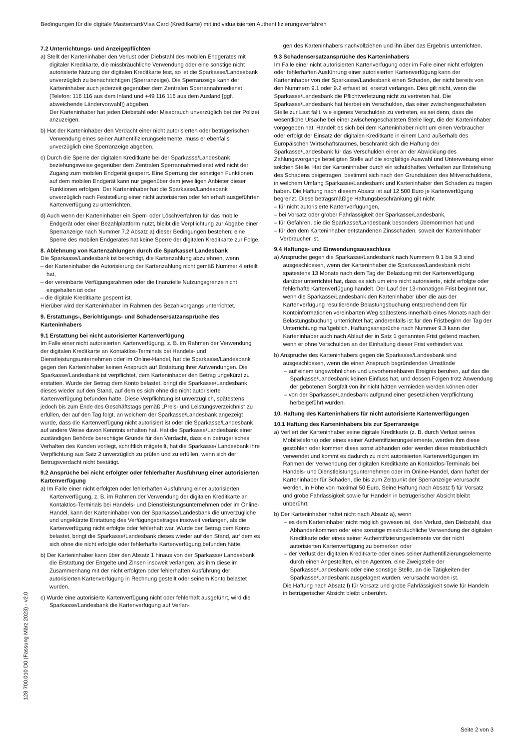Bedingungen für die digitale Mastercard/Visa Card (Kreditkarte) mit individualisierten Authentifizierungsverfahren
7.2 Unterrichtungs- und Anzeigepflichten
a) Stellt der Karteninhaber den Verlust oder Diebstahl des mobilen Endgerätes mit digitaler Kreditkarte, die missbräuchliche Verwendung oder eine sonstige nicht autorisierte Nutzung der digitalen Kreditkarte fest, so ist die Sparkasse/Landesbank unverzüglich zu benachrichtigen (Sperranzeige). Die Sperranzeige kann der Karteninhaber auch jederzeit gegenüber dem Zentralen Sperrannahmedienst (Telefon: 116 116 aus dem Inland und +49 116 116 aus dem Ausland [ggf. abweichende Ländervorwahl]) abgeben.
Der Karteninhaber hat jeden Diebstahl oder Missbrauch unverzüglich bei der Polizei anzuzeigen.
b) Hat der Karteninhaber den Verdacht einer nicht autorisierten oder betrügerischen Verwendung eines seiner Authentifizierungselemente, muss er ebenfalls unverzüglich eine Sperranzeige abgeben.
c) Durch die Sperre der digitalen Kreditkarte bei der Sparkasse/Landesbank beziehungsweise gegenüber dem Zentralen Sperrannahmedienst wird nicht der Zugang zum mobilen Endgerät gesperrt. Eine Sperrung der sonstigen Funktionen auf dem mobilen Endgerät kann nur gegenüber dem jeweiligen Anbieter dieser Funktionen erfolgen. Der Karteninhaber hat die Sparkasse/Landesbank unverzüglich nach Feststellung einer nicht autorisierten oder fehlerhaft ausgeführten Kartenverfügung zu unterrichten.
d) Auch wenn der Karteninhaber ein Sperr- oder Löschverfahren für das mobile Endgerät oder einer Bezahlplattform nutzt, bleibt die Verpflichtung zur Abgabe einer Sperranzeige nach Nummer 7.2 Absatz a) dieser Bedingungen bestehen; eine Sperre des mobilen Endgerätes hat keine Sperre der digitalen Kreditkarte zur Folge.
8. Ablehnung von Kartenzahlungen durch die Sparkasse/ Landesbank
Die Sparkasse/Landesbank ist berechtigt, die Kartenzahlung abzulehnen, wenn
– der Karteninhaber die Autorisierung der Kartenzahlung nicht gemäß Nummer 4 erteilt hat,
– der vereinbarte Verfügungsrahmen oder die finanzielle Nutzungsgrenze nicht eingehalten ist oder
– die digitale Kreditkarte gesperrt ist.
Hierüber wird der Karteninhaber im Rahmen des Bezahlvorgangs unterrichtet.
9. Erstattungs-, Berichtigungs- und Schadensersatzansprüche des Karteninhabers
9.1 Erstattung bei nicht autorisierter Kartenverfügung
Im Falle einer nicht autorisierten Kartenverfügung, z. B. im Rahmen der Verwendung der digitalen Kreditkarte an Kontaktlos-Terminals bei Handels- und Dienstleistungsunternehmen oder im Online-Handel, hat die Sparkasse/Landesbank gegen den Karteninhaber keinen Anspruch auf Erstattung ihrer Aufwendungen. Die Sparkasse/Landesbank ist verpflichtet, dem Karteninhaber den Betrag ungekürzt zu erstatten. Wurde der Betrag dem Konto belastet, bringt die Sparkasse/Landesbank dieses wieder auf den Stand, auf dem es sich ohne die nicht autorisierte Kartenverfügung befunden hätte. Diese Verpflichtung ist unverzüglich, spätestens jedoch bis zum Ende des Geschäftstags gemäß „Preis- und Leistungsverzeichnis“ zu erfüllen, der auf den Tag folgt, an welchem der Sparkasse/Landesbank angezeigt wurde, dass die Kartenverfügung nicht autorisiert ist oder die Sparkasse/Landesbank auf andere Weise davon Kenntnis erhalten hat. Hat die Sparkasse/Landesbank einer zuständigen Behörde berechtigte Gründe für den Verdacht, dass ein betrügerisches Verhalten des Kunden vorliegt, schriftlich mitgeteilt, hat die Sparkasse/ Landesbank ihre Verpflichtung aus Satz 2 unverzüglich zu prüfen und zu erfüllen, wenn sich der Betrugsverdacht nicht bestätigt.
9.2 Ansprüche bei nicht erfolgter oder fehlerhafter Ausführung einer autorisierten Kartenverfügung
a) Im Falle einer nicht erfolgten oder fehlerhaften Ausführung einer autorisierten Kartenverfügung, z. B. im Rahmen der Verwendung der digitalen Kreditkarte an Kontaktlos-Terminals bei Handels- und Dienstleistungsunternehmen oder im Online-Handel, kann der Karteninhaber von der Sparkasse/Landesbank die unverzügliche und ungekürzte Erstattung des Verfügungsbetrages insoweit verlangen, als die Kartenverfügung nicht erfolgte oder fehlerhaft war. Wurde der Betrag dem Konto belastet, bringt die Sparkasse/Landesbank dieses wieder auf den Stand, auf dem es sich ohne die nicht erfolgte oder fehlerhafte Kartenverfügung befunden hätte.
b) Der Karteninhaber kann über den Absatz 1 hinaus von der Sparkasse/ Landesbank die Erstattung der Entgelte und Zinsen insoweit verlangen, als ihm diese im Zusammenhang mit der nicht erfolgten oder fehlerhaften Ausführung der autorisierten Kartenverfügung in Rechnung gestellt oder seinem Konto belastet wurden.
c) Wurde eine autorisierte Kartenverfügung nicht oder fehlerhaft ausgeführt, wird die Sparkasse/Landesbank die Kartenverfügung auf Verlan-
gen des Karteninhabers nachvollziehen und ihn über das Ergebnis unterrichten.
9.3 Schadensersatzansprüche des Karteninhabers
Im Falle einer nicht autorisierten Kartenverfügung oder im Falle einer nicht erfolgten oder fehlerhaften Ausführung einer autorisierten Kartenverfügung kann der Karteninhaber von der Sparkasse/Landesbank einen Schaden, der nicht bereits von den Nummern 9.1 oder 9.2 erfasst ist, ersetzt verlangen. Dies gilt nicht, wenn die Sparkasse/Landesbank die Pflichtverletzung nicht zu vertreten hat. Die Sparkasse/Landesbank hat hierbei ein Verschulden, das einer zwischengeschalteten Stelle zur Last fällt, wie eigenes Verschulden zu vertreten, es sei denn, dass die wesentliche Ursache bei einer zwischengeschalteten Stelle liegt, die der Karteninhaber vorgegeben hat. Handelt es sich bei dem Karteninhaber nicht um einen Verbraucher oder erfolgt der Einsatz der digitalen Kreditkarte in einem Land außerhalb des Europäischen Wirtschaftsraumes, beschränkt sich die Haftung der Sparkasse/Landesbank für das Verschulden einer an der Abwicklung des Zahlungsvorgangs beteiligten Stelle auf die sorgfältige Auswahl und Unterweisung einer solchen Stelle. Hat der Karteninhaber durch ein schuldhaftes Verhalten zur Entstehung des Schadens beigetragen, bestimmt sich nach den Grundsätzen des Mitverschuldens, in welchem Umfang Sparkasse/Landesbank und Karteninhaber den Schaden zu tragen haben. Die Haftung nach diesem Absatz ist auf 12.500 Euro je Kartenverfügung begrenzt. Diese betragsmäßige Haftungsbeschränkung gilt nicht
– für nicht autorisierte Kartenverfügungen,
– bei Vorsatz oder grober Fahrlässigkeit der Sparkasse/Landesbank,
– für Gefahren, die die Sparkasse/Landesbank besonders übernommen hat und
– für den dem Karteninhaber entstandenen Zinsschaden, soweit der Karteninhaber Verbraucher ist.
9.4 Haftungs- und Einwendungsausschluss
a) Ansprüche gegen die Sparkasse/Landesbank nach Nummern 9.1 bis 9.3 sind ausgeschlossen, wenn der Karteninhaber die Sparkasse/Landesbank nicht spätestens 13 Monate nach dem Tag der Belastung mit der Kartenverfügung darüber unterrichtet hat, dass es sich um eine nicht autorisierte, nicht erfolgte oder fehlerhafte Kartenverfügung handelt. Der Lauf der 13-monatigen Frist beginnt nur, wenn die Sparkasse/Landesbank den Karteninhaber über die aus der Kartenverfügung resultierende Belastungsbuchung entsprechend dem für Kontoinformationen vereinbarten Weg spätestens innerhalb eines Monats nach der Belastungsbuchung unterrichtet hat; anderenfalls ist für den Fristbeginn der Tag der Unterrichtung maßgeblich. Haftungsansprüche nach Nummer 9.3 kann der Karteninhaber auch nach Ablauf der in Satz 1 genannten Frist geltend machen, wenn er ohne Verschulden an der Einhaltung dieser Frist verhindert war.
b) Ansprüche des Karteninhabers gegen die Sparkasse/Landesbank sind ausgeschlossen, wenn die einen Anspruch begründenden Umstände
– auf einem ungewöhnlichen und unvorhersehbaren Ereignis beruhen, auf das die Sparkasse/Landesbank keinen Einfluss hat, und dessen Folgen trotz Anwendung der gebotenen Sorgfalt von ihr nicht hätten vermieden werden können oder
– von der Sparkasse/Landesbank aufgrund einer gesetzlichen Verpflichtung herbeigeführt wurden.
10. Haftung des Karteninhabers für nicht autorisierte Kartenverfügungen
10.1 Haftung des Karteninhabers bis zur Sperranzeige
a) Verliert der Karteninhaber seine digitale Kreditkarte (z. B. durch Verlust seines Mobiltelefons) oder eines seiner Authentifizierungselemente, werden ihm diese gestohlen oder kommen diese sonst abhanden oder werden diese missbräuchlich verwendet und kommt es dadurch zu nicht autorisierten Kartenverfügungen im Rahmen der Verwendung der digitalen Kreditkarte an Kontaktlos-Terminals bei Handels- und Dienstleistungsunternehmen oder im Online-Handel, dann haftet der Karteninhaber für Schäden, die bis zum Zeitpunkt der Sperranzeige verursacht werden, in Höhe von maximal 50 Euro. Seine Haftung nach Absatz f) für Vorsatz und grobe Fahrlässigkeit sowie für Handeln in betrügerischer Absicht bleibt unberührt.
b) Der Karteninhaber haftet nicht nach Absatz a), wenn
– es dem Karteninhaber nicht möglich gewesen ist, den Verlust, den Diebstahl, das Abhandenkommen oder eine sonstige missbräuchliche Verwendung der digitalen Kreditkarte oder eines seiner Authentifizierungselemente vor der nicht autorisierten Kartenverfügung zu bemerken oder
– der Verlust der digitalen Kreditkarte oder eines seiner Authentifizierungselemente durch einen Angestellten, einen Agenten, eine Zweigstelle der Sparkasse/Landesbank oder eine sonstige Stelle, an die Tätigkeiten der Sparkasse/Landesbank ausgelagert wurden, verursacht worden ist.
Die Haftung nach Absatz f) für Vorsatz und grobe Fahrlässigkeit sowie für Handeln in betrügerischer Absicht bleibt unberührt.
Seite 2 von 3
128 700.010 D0 (Fassung März 2023) - v2.0